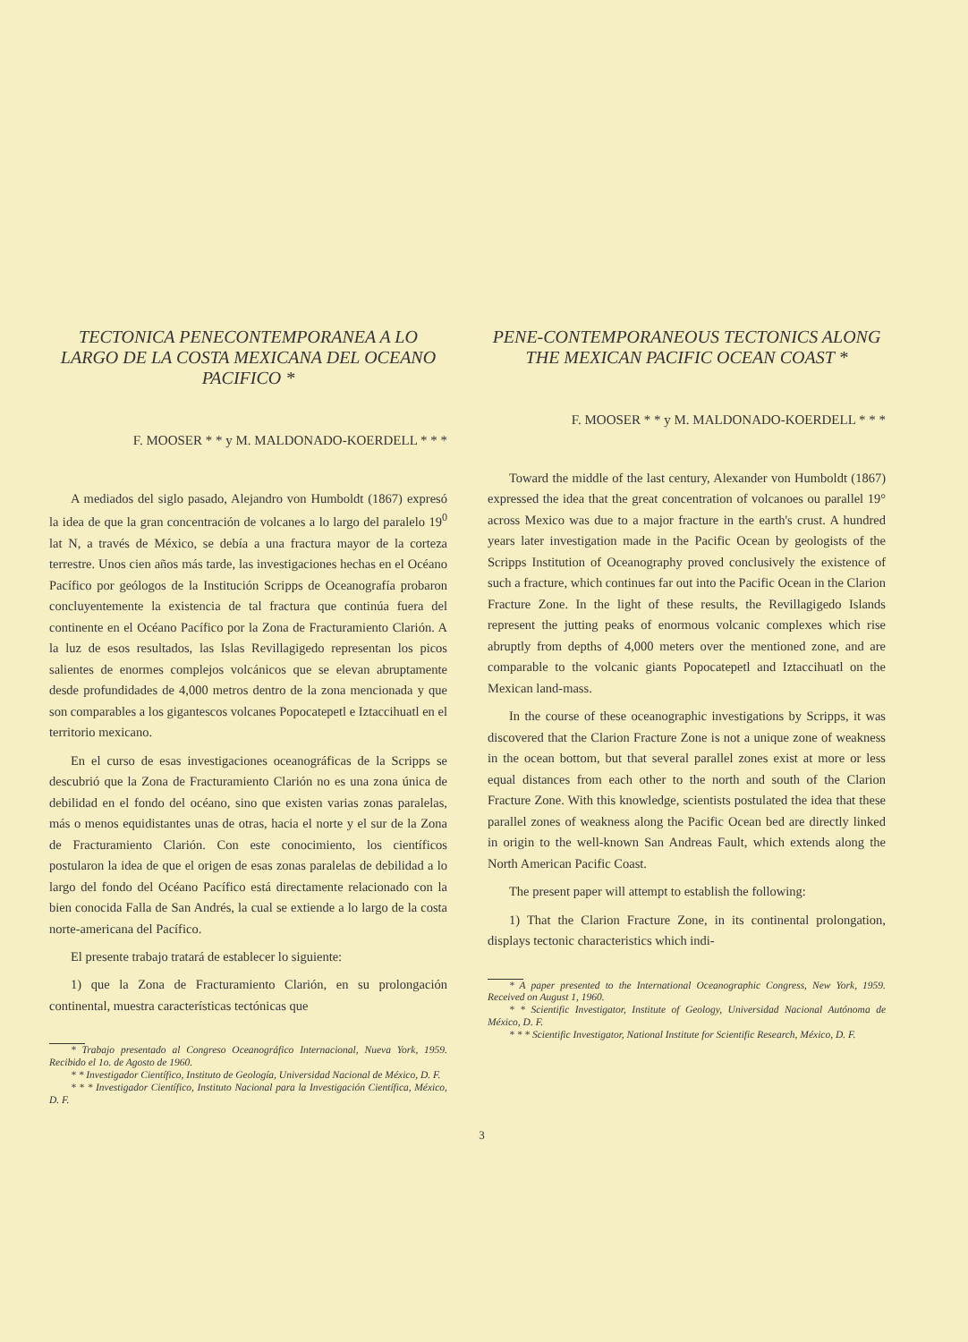TECTONICA PENECONTEMPORANEA A LO LARGO DE LA COSTA MEXICANA DEL OCEANO PACIFICO *
F. MOOSER * * y M. MALDONADO-KOERDELL * * *
A mediados del siglo pasado, Alejandro von Humboldt (1867) expresó la idea de que la gran concentración de volcanes a lo largo del paralelo 19<sup>0</sup> lat N, a través de México, se debía a una fractura mayor de la corteza terrestre. Unos cien años más tarde, las investigaciones hechas en el Océano Pacífico por geólogos de la Institución Scripps de Oceanografía probaron concluyentemente la existencia de tal fractura que continúa fuera del continente en el Océano Pacífico por la Zona de Fracturamiento Clarión. A la luz de esos resultados, las Islas Revillagigedo representan los picos salientes de enormes complejos volcánicos que se elevan abruptamente desde profundidades de 4,000 metros dentro de la zona mencionada y que son comparables a los gigantescos volcanes Popocatepetl e Iztaccihuatl en el territorio mexicano.
En el curso de esas investigaciones oceanográficas de la Scripps se descubrió que la Zona de Fracturamiento Clarión no es una zona única de debilidad en el fondo del océano, sino que existen varias zonas paralelas, más o menos equidistantes unas de otras, hacia el norte y el sur de la Zona de Fracturamiento Clarión. Con este conocimiento, los científicos postularon la idea de que el origen de esas zonas paralelas de debilidad a lo largo del fondo del Océano Pacífico está directamente relacionado con la bien conocida Falla de San Andrés, la cual se extiende a lo largo de la costa norte-americana del Pacífico.
El presente trabajo tratará de establecer lo siguiente:
1) que la Zona de Fracturamiento Clarión, en su prolongación continental, muestra características tectónicas que
* Trabajo presentado al Congreso Oceanográfico Internacional, Nueva York, 1959. Recibido el 1o. de Agosto de 1960.
* * Investigador Científico, Instituto de Geología, Universidad Nacional de México, D. F.
* * * Investigador Científico, Instituto Nacional para la Investigación Científica, México, D. F.
PENE-CONTEMPORANEOUS TECTONICS ALONG THE MEXICAN PACIFIC OCEAN COAST *
F. MOOSER * * y M. MALDONADO-KOERDELL * * *
Toward the middle of the last century, Alexander von Humboldt (1867) expressed the idea that the great concentration of volcanoes ou parallel 19° across Mexico was due to a major fracture in the earth's crust. A hundred years later investigation made in the Pacific Ocean by geologists of the Scripps Institution of Oceanography proved conclusively the existence of such a fracture, which continues far out into the Pacific Ocean in the Clarion Fracture Zone. In the light of these results, the Revillagigedo Islands represent the jutting peaks of enormous volcanic complexes which rise abruptly from depths of 4,000 meters over the mentioned zone, and are comparable to the volcanic giants Popocatepetl and Iztaccihuatl on the Mexican land-mass.
In the course of these oceanographic investigations by Scripps, it was discovered that the Clarion Fracture Zone is not a unique zone of weakness in the ocean bottom, but that several parallel zones exist at more or less equal distances from each other to the north and south of the Clarion Fracture Zone. With this knowledge, scientists postulated the idea that these parallel zones of weakness along the Pacific Ocean bed are directly linked in origin to the well-known San Andreas Fault, which extends along the North American Pacific Coast.
The present paper will attempt to establish the following:
1) That the Clarion Fracture Zone, in its continental prolongation, displays tectonic characteristics which indi-
* A paper presented to the International Oceanographic Congress, New York, 1959. Received on August 1, 1960.
* * Scientific Investigator, Institute of Geology, Universidad Nacional Autónoma de México, D. F.
* * * Scientific Investigator, National Institute for Scientific Research, México, D. F.
3